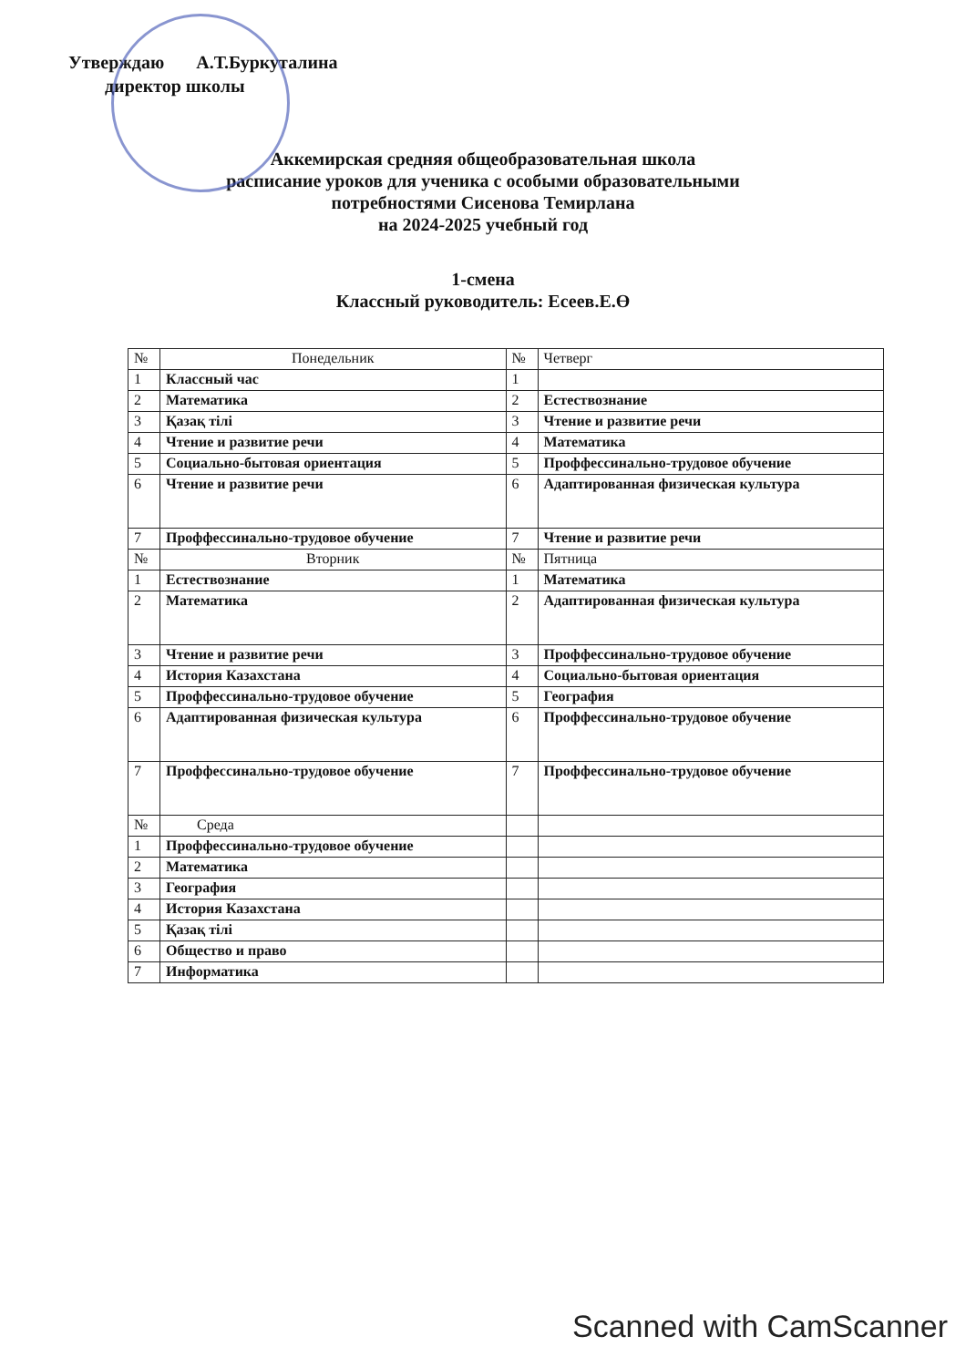Утверждаю А.Т.Буркуталина
директор школы
Аккемирская средняя общеобразовательная школа
расписание уроков для ученика с особыми образовательными
потребностями Сисенова Темирлана
на 2024-2025 учебный год
1-смена
Классный руководитель: Есеев.Е.Ө
| № | Понедельник | № | Четверг |
| --- | --- | --- | --- |
| 1 | Классный час | 1 | |
| 2 | Математика | 2 | Естествознание |
| 3 | Қазақ тілі | 3 | Чтение и развитие речи |
| 4 | Чтение и развитие речи | 4 | Математика |
| 5 | Социально-бытовая ориентация | 5 | Проффессинально-трудовое обучение |
| 6 | Чтение и развитие речи | 6 | Адаптированная физическая культура |
| 7 | Проффессинально-трудовое обучение | 7 | Чтение и развитие речи |
| № | Вторник | № | Пятница |
| 1 | Естествознание | 1 | Математика |
| 2 | Математика | 2 | Адаптированная физическая культура |
| 3 | Чтение и развитие речи | 3 | Проффессинально-трудовое обучение |
| 4 | История Казахстана | 4 | Социально-бытовая ориентация |
| 5 | Проффессинально-трудовое обучение | 5 | География |
| 6 | Адаптированная физическая культура | 6 | Проффессинально-трудовое обучение |
| 7 | Проффессинально-трудовое обучение | 7 | Проффессинально-трудовое обучение |
| № | Среда | | |
| 1 | Проффессинально-трудовое обучение | | |
| 2 | Математика | | |
| 3 | География | | |
| 4 | История Казахстана | | |
| 5 | Қазақ тілі | | |
| 6 | Общество и право | | |
| 7 | Информатика | | |
Scanned with CamScanner